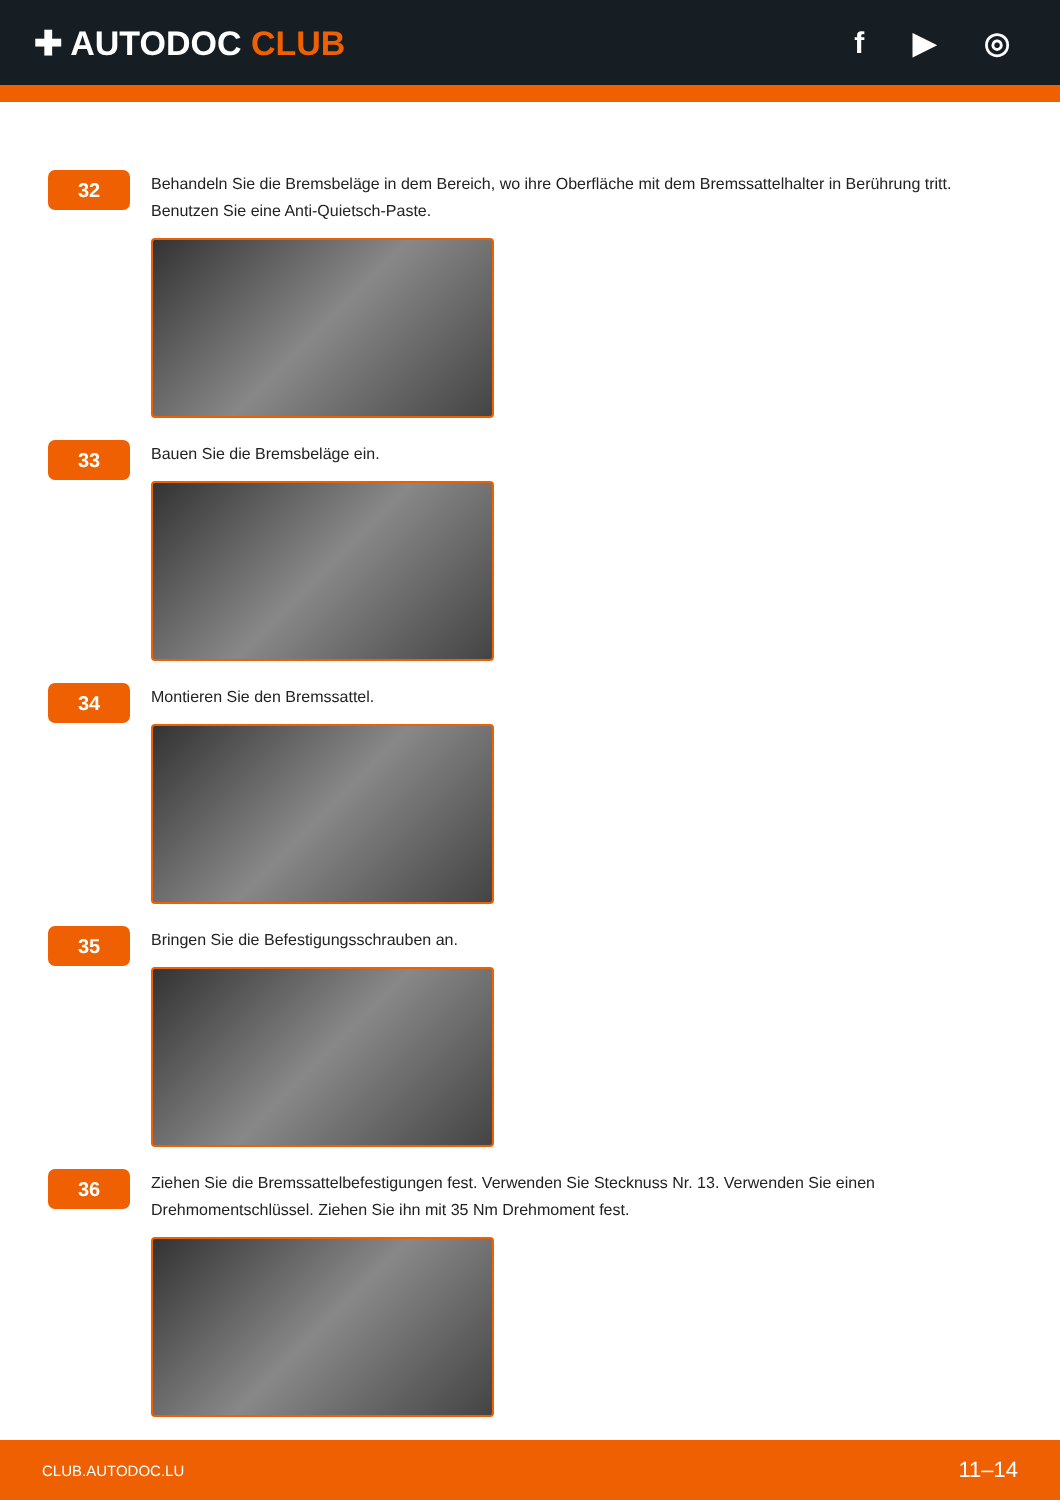✚ AUTODOC CLUB f ▶ ◎
32
Behandeln Sie die Bremsbeläge in dem Bereich, wo ihre Oberfläche mit dem Bremssattelhalter in Berührung tritt. Benutzen Sie eine Anti-Quietsch-Paste.
33
Bauen Sie die Bremsbeläge ein.
34
Montieren Sie den Bremssattel.
35
Bringen Sie die Befestigungsschrauben an.
36
Ziehen Sie die Bremssattelbefestigungen fest. Verwenden Sie Stecknuss Nr. 13. Verwenden Sie einen Drehmomentschlüssel. Ziehen Sie ihn mit 35 Nm Drehmoment fest.
CLUB.AUTODOC.LU 11–14